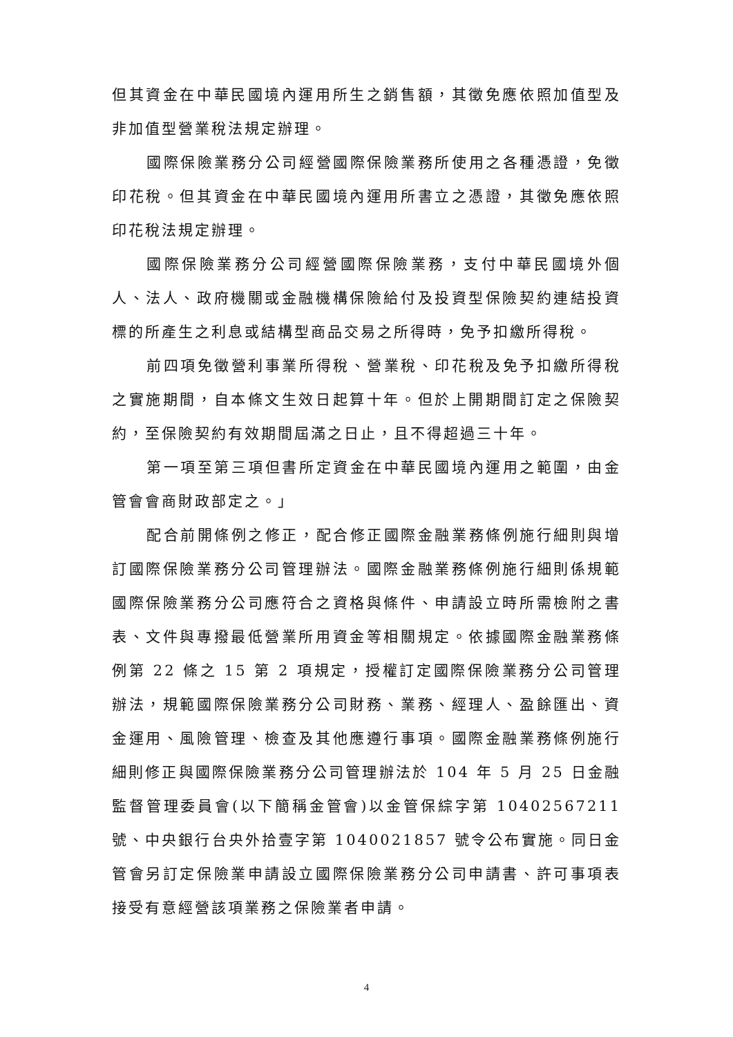但其資金在中華民國境內運用所生之銷售額，其徵免應依照加值型及非加值型營業稅法規定辦理。
國際保險業務分公司經營國際保險業務所使用之各種憑證，免徵印花稅。但其資金在中華民國境內運用所書立之憑證，其徵免應依照印花稅法規定辦理。
國際保險業務分公司經營國際保險業務，支付中華民國境外個人、法人、政府機關或金融機構保險給付及投資型保險契約連結投資標的所產生之利息或結構型商品交易之所得時，免予扣繳所得稅。
前四項免徵營利事業所得稅、營業稅、印花稅及免予扣繳所得稅之實施期間，自本條文生效日起算十年。但於上開期間訂定之保險契約，至保險契約有效期間屆滿之日止，且不得超過三十年。
第一項至第三項但書所定資金在中華民國境內運用之範圍，由金管會會商財政部定之。」
配合前開條例之修正，配合修正國際金融業務條例施行細則與增訂國際保險業務分公司管理辦法。國際金融業務條例施行細則係規範國際保險業務分公司應符合之資格與條件、申請設立時所需檢附之書表、文件與專撥最低營業所用資金等相關規定。依據國際金融業務條例第 22 條之 15 第 2 項規定，授權訂定國際保險業務分公司管理辦法，規範國際保險業務分公司財務、業務、經理人、盈餘匯出、資金運用、風險管理、檢查及其他應遵行事項。國際金融業務條例施行細則修正與國際保險業務分公司管理辦法於 104 年 5 月 25 日金融監督管理委員會(以下簡稱金管會)以金管保綜字第 10402567211 號、中央銀行台央外拾壹字第 1040021857 號令公布實施。同日金管會另訂定保險業申請設立國際保險業務分公司申請書、許可事項表接受有意經營該項業務之保險業者申請。
4